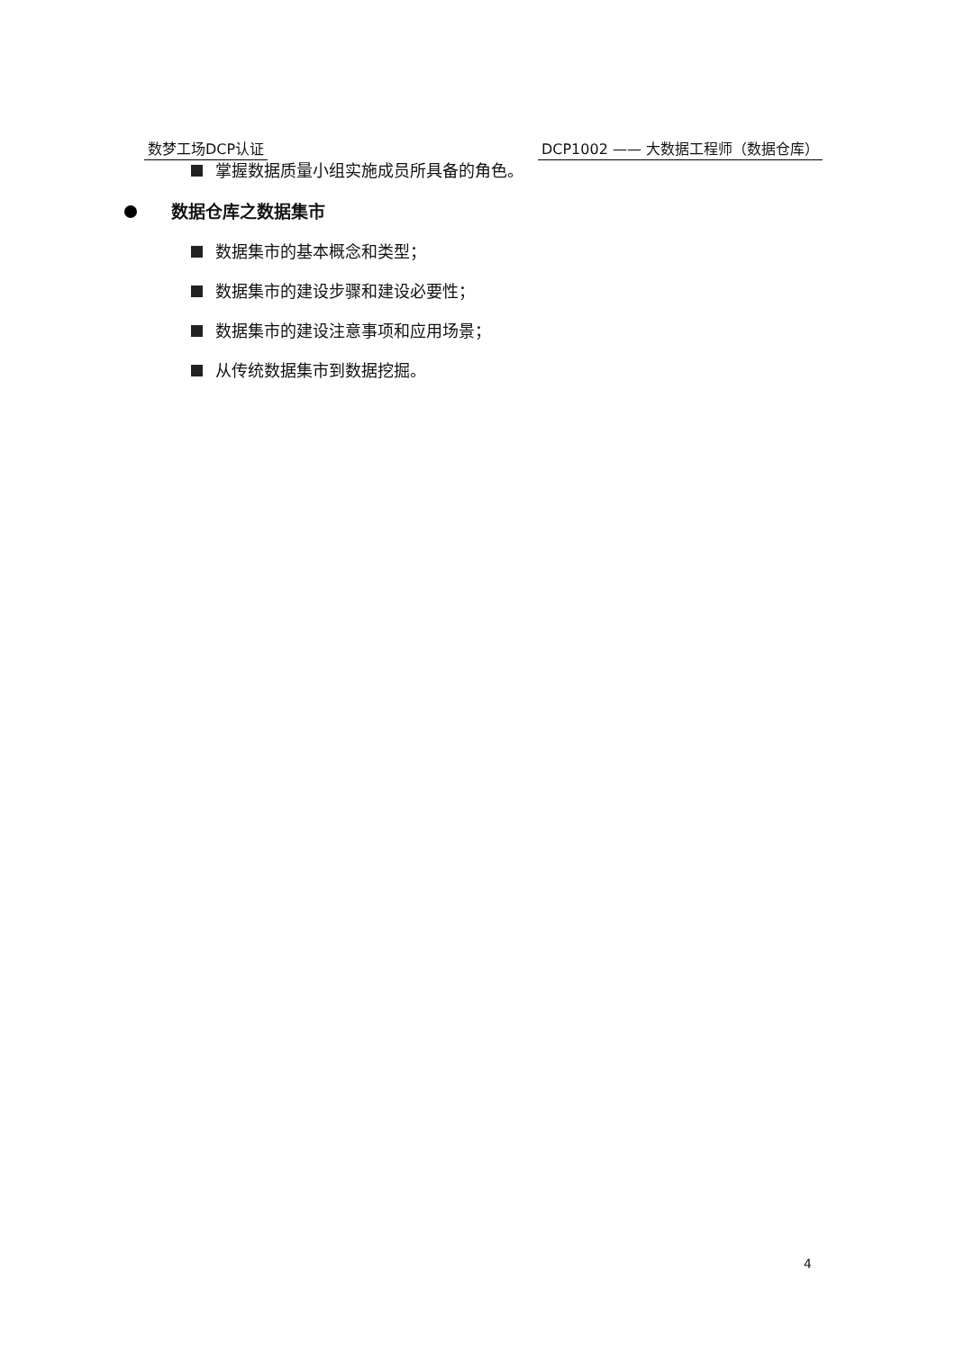数梦工场DCP认证 DCP1002 —— 大数据工程师（数据仓库）
掌握数据质量小组实施成员所具备的角色。
数据仓库之数据集市
数据集市的基本概念和类型；
数据集市的建设步骤和建设必要性；
数据集市的建设注意事项和应用场景；
从传统数据集市到数据挖掘。
4